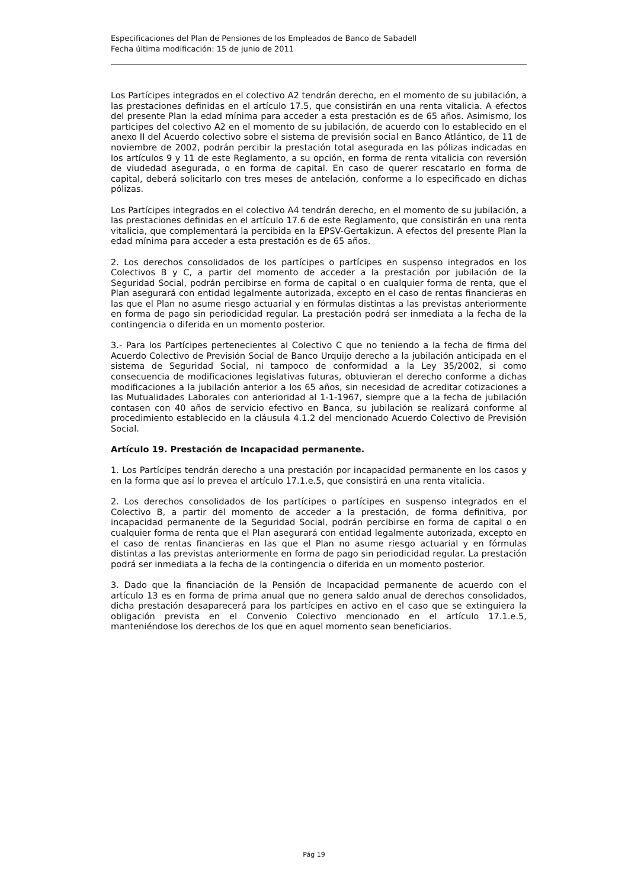Especificaciones del Plan de Pensiones de los Empleados de Banco de Sabadell
Fecha última modificación: 15 de junio de 2011
Los Partícipes integrados en el colectivo A2 tendrán derecho, en el momento de su jubilación, a las prestaciones definidas en el artículo 17.5, que consistirán en una renta vitalicia. A efectos del presente Plan la edad mínima para acceder a esta prestación es de 65 años. Asimismo, los participes del colectivo A2 en el momento de su jubilación, de acuerdo con lo establecido en el anexo II del Acuerdo colectivo sobre el sistema de previsión social en Banco Atlántico, de 11 de noviembre de 2002, podrán percibir la prestación total asegurada en las pólizas indicadas en los artículos 9 y 11 de este Reglamento, a su opción, en forma de renta vitalicia con reversión de viudedad asegurada, o en forma de capital. En caso de querer rescatarlo en forma de capital, deberá solicitarlo con tres meses de antelación, conforme a lo especificado en dichas pólizas.
Los Partícipes integrados en el colectivo A4 tendrán derecho, en el momento de su jubilación, a las prestaciones definidas en el artículo 17.6 de este Reglamento, que consistirán en una renta vitalicia, que complementará la percibida en la EPSV-Gertakizun. A efectos del presente Plan la edad mínima para acceder a esta prestación es de 65 años.
2. Los derechos consolidados de los partícipes o partícipes en suspenso integrados en los Colectivos B y C, a partir del momento de acceder a la prestación por jubilación de la Seguridad Social, podrán percibirse en forma de capital o en cualquier forma de renta, que el Plan asegurará con entidad legalmente autorizada, excepto en el caso de rentas financieras en las que el Plan no asume riesgo actuarial y en fórmulas distintas a las previstas anteriormente en forma de pago sin periodicidad regular. La prestación podrá ser inmediata a la fecha de la contingencia o diferida en un momento posterior.
3.- Para los Partícipes pertenecientes al Colectivo C que no teniendo a la fecha de firma del Acuerdo Colectivo de Previsión Social de Banco Urquijo derecho a la jubilación anticipada en el sistema de Seguridad Social, ni tampoco de conformidad a la Ley 35/2002, si como consecuencia de modificaciones legislativas futuras, obtuvieran el derecho conforme a dichas modificaciones a la jubilación anterior a los 65 años, sin necesidad de acreditar cotizaciones a las Mutualidades Laborales con anterioridad al 1-1-1967, siempre que a la fecha de jubilación contasen con 40 años de servicio efectivo en Banca, su jubilación se realizará conforme al procedimiento establecido en la cláusula 4.1.2 del mencionado Acuerdo Colectivo de Previsión Social.
Artículo 19. Prestación de Incapacidad permanente.
1. Los Partícipes tendrán derecho a una prestación por incapacidad permanente en los casos y en la forma que así lo prevea el artículo 17.1.e.5, que consistirá en una renta vitalicia.
2. Los derechos consolidados de los partícipes o partícipes en suspenso integrados en el Colectivo B, a partir del momento de acceder a la prestación, de forma definitiva, por incapacidad permanente de la Seguridad Social, podrán percibirse en forma de capital o en cualquier forma de renta que el Plan asegurará con entidad legalmente autorizada, excepto en el caso de rentas financieras en las que el Plan no asume riesgo actuarial y en fórmulas distintas a las previstas anteriormente en forma de pago sin periodicidad regular. La prestación podrá ser inmediata a la fecha de la contingencia o diferida en un momento posterior.
3. Dado que la financiación de la Pensión de Incapacidad permanente de acuerdo con el artículo 13 es en forma de prima anual que no genera saldo anual de derechos consolidados, dicha prestación desaparecerá para los partícipes en activo en el caso que se extinguiera la obligación prevista en el Convenio Colectivo mencionado en el artículo 17.1.e.5, manteniéndose los derechos de los que en aquel momento sean beneficiarios.
Pág 19